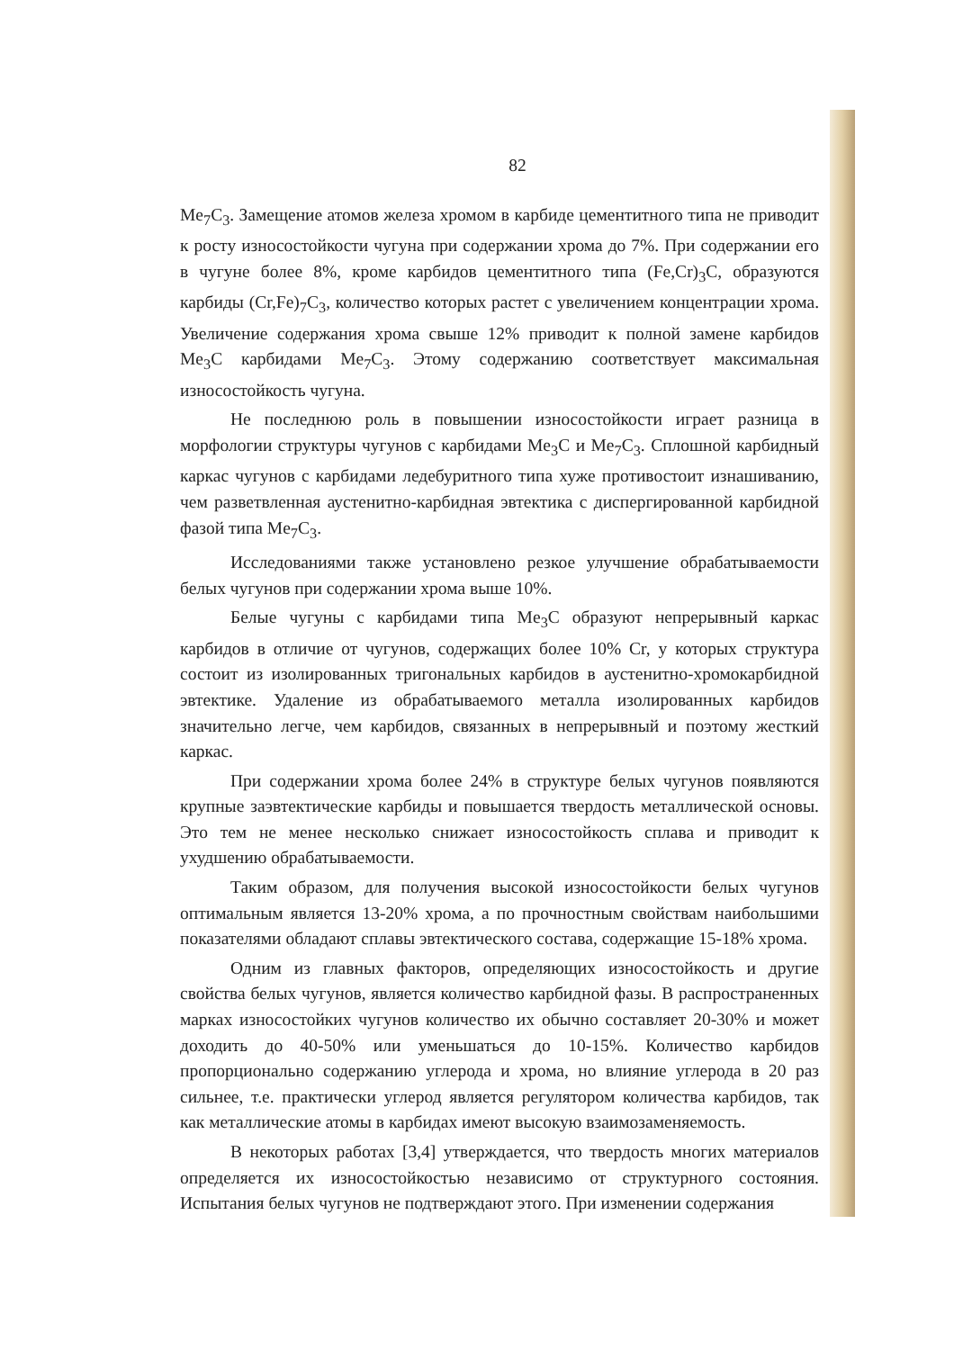82
Me<sub>7</sub>C<sub>3</sub>. Замещение атомов железа хромом в карбиде цементитного типа не приводит к росту износостойкости чугуна при содержании хрома до 7%. При содержании его в чугуне более 8%, кроме карбидов цементитного типа (Fe,Cr)<sub>3</sub>C, образуются карбиды (Cr,Fe)<sub>7</sub>C<sub>3</sub>, количество которых растет с увеличением концентрации хрома. Увеличение содержания хрома свыше 12% приводит к полной замене карбидов Me<sub>3</sub>C карбидами Me<sub>7</sub>C<sub>3</sub>. Этому содержанию соответствует максимальная износостойкость чугуна.
Не последнюю роль в повышении износостойкости играет разница в морфологии структуры чугунов с карбидами Me<sub>3</sub>C и Me<sub>7</sub>C<sub>3</sub>. Сплошной карбидный каркас чугунов с карбидами ледебуритного типа хуже противостоит изнашиванию, чем разветвленная аустенитно-карбидная эвтектика с диспергированной карбидной фазой типа Me<sub>7</sub>C<sub>3</sub>.
Исследованиями также установлено резкое улучшение обрабатываемости белых чугунов при содержании хрома выше 10%.
Белые чугуны с карбидами типа Me<sub>3</sub>C образуют непрерывный каркас карбидов в отличие от чугунов, содержащих более 10% Cr, у которых структура состоит из изолированных тригональных карбидов в аустенитно-хромокарбидной эвтектике. Удаление из обрабатываемого металла изолированных карбидов значительно легче, чем карбидов, связанных в непрерывный и поэтому жесткий каркас.
При содержании хрома более 24% в структуре белых чугунов появляются крупные заэвтектические карбиды и повышается твердость металлической основы. Это тем не менее несколько снижает износостойкость сплава и приводит к ухудшению обрабатываемости.
Таким образом, для получения высокой износостойкости белых чугунов оптимальным является 13-20% хрома, а по прочностным свойствам наибольшими показателями обладают сплавы эвтектического состава, содержащие 15-18% хрома.
Одним из главных факторов, определяющих износостойкость и другие свойства белых чугунов, является количество карбидной фазы. В распространенных марках износостойких чугунов количество их обычно составляет 20-30% и может доходить до 40-50% или уменьшаться до 10-15%. Количество карбидов пропорционально содержанию углерода и хрома, но влияние углерода в 20 раз сильнее, т.е. практически углерод является регулятором количества карбидов, так как металлические атомы в карбидах имеют высокую взаимозаменяемость.
В некоторых работах [3,4] утверждается, что твердость многих материалов определяется их износостойкостью независимо от структурного состояния. Испытания белых чугунов не подтверждают этого. При изменении содержания